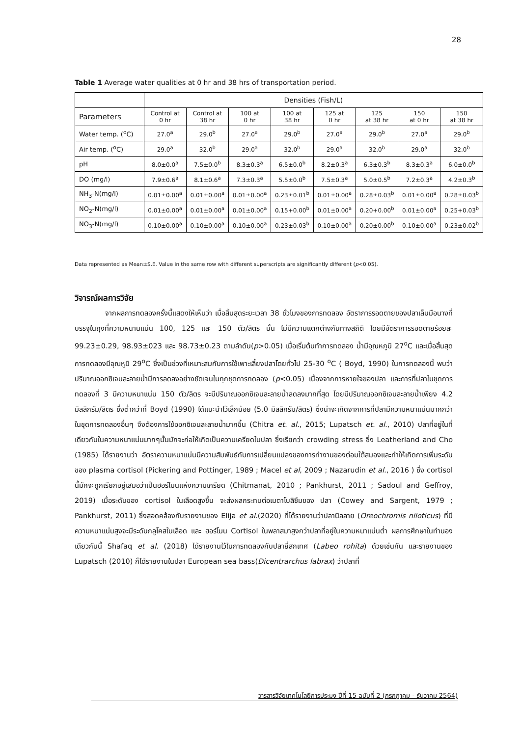28
Table 1 Average water qualities at 0 hr and 38 hrs of transportation period.
| | Densities (Fish/L) | | | | | | | |
| --- | --- | --- | --- | --- | --- | --- | --- | --- |
| Parameters | Control at 0 hr | Control at 38 hr | 100 at 0 hr | 100 at 38 hr | 125 at 0 hr | 125 at 38 hr | 150 at 0 hr | 150 at 38 hr |
| Water temp. (<sup>o</sup>C) | 27.0<sup>a</sup> | 29.0<sup>b</sup> | 27.0<sup>a</sup> | 29.0<sup>b</sup> | 27.0<sup>a</sup> | 29.0<sup>b</sup> | 27.0<sup>a</sup> | 29.0<sup>b</sup> |
| Air temp. (<sup>o</sup>C) | 29.0<sup>a</sup> | 32.0<sup>b</sup> | 29.0<sup>a</sup> | 32.0<sup>b</sup> | 29.0<sup>a</sup> | 32.0<sup>b</sup> | 29.0<sup>a</sup> | 32.0<sup>b</sup> |
| pH | 8.0±0.0<sup>a</sup> | 7.5±0.0<sup>b</sup> | 8.3±0.3<sup>a</sup> | 6.5±0.0<sup>b</sup> | 8.2±0.3<sup>a</sup> | 6.3±0.3<sup>b</sup> | 8.3±0.3<sup>a</sup> | 6.0±0.0<sup>b</sup> |
| DO (mg/l) | 7.9±0.6<sup>a</sup> | 8.1±0.6<sup>a</sup> | 7.3±0.3<sup>a</sup> | 5.5±0.0<sup>b</sup> | 7.5±0.3<sup>a</sup> | 5.0±0.5<sup>b</sup> | 7.2±0.3<sup>a</sup> | 4.2±0.3<sup>b</sup> |
| NH<sub>3</sub>-N(mg/l) | 0.01±0.00<sup>a</sup> | 0.01±0.00<sup>a</sup> | 0.01±0.00<sup>a</sup> | 0.23±0.01<sup>b</sup> | 0.01±0.00<sup>a</sup> | 0.28±0.03<sup>b</sup> | 0.01±0.00<sup>a</sup> | 0.28±0.03<sup>b</sup> |
| NO<sub>2</sub>-N(mg/l) | 0.01±0.00<sup>a</sup> | 0.01±0.00<sup>a</sup> | 0.01±0.00<sup>a</sup> | 0.15+0.00<sup>b</sup> | 0.01±0.00<sup>a</sup> | 0.20+0.00<sup>b</sup> | 0.01±0.00<sup>a</sup> | 0.25+0.03<sup>b</sup> |
| NO<sub>3</sub>-N(mg/l) | 0.10±0.00<sup>a</sup> | 0.10±0.00<sup>a</sup> | 0.10±0.00<sup>a</sup> | 0.23±0.03<sup>b</sup> | 0.10±0.00<sup>a</sup> | 0.20±0.00<sup>b</sup> | 0.10±0.00<sup>a</sup> | 0.23±0.02<sup>b</sup> |
Data represented as Mean±S.E. Value in the same row with different superscripts are significantly different (p<0.05).
วิจารณ์ผลการวิจัย
จากผลการทดลองครั้งนี้แสดงให้เห็นว่า เมื่อสิ้นสุดระยะเวลา 38 ชั่วโมงของการทดลอง อัตราการรอดตายของปลาเล็บมือนางที่บรรจุในถุงที่ความหนานแน่น 100, 125 และ 150 ตัว/ลิตร นั้น ไม่มีความแตกต่างกันทางสถิติ โดยมีอัตราการรอดตายร้อยละ 99.23±0.29, 98.93±023 และ 98.73±0.23 ตามลำดับ(p>0.05) เมื่อเริ่มต้นทำการทดลอง น้ำมีอุณหภูมิ 27<sup>o</sup>C และเมื่อสิ้นสุดการทดลองมีอุณหูมิ 29<sup>o</sup>C ซึ่งเป็นช่วงที่เหมาะสมกับการใช้เพาะเลี้ยงปลาโดยทั่วไป 25-30 <sup>o</sup>C ( Boyd, 1990) ในการทดลองนี้ พบว่าปริมาณออกซิเจนละลายน้ำมีการลดลงอย่างชัดเจนในทุกชุดการทดลอง (p<0.05) เนื่องจากการหายใจของปลา และการที่ปลาในชุดการทดลองที่ 3 มีความหนาแน่น 150 ตัว/ลิตร จะมีปริมาณออกซิเจนละลายน้ำลดลงมากที่สุด โดยมีปริมาณออกซิเจนละลายน้ำเพียง 4.2 มิลลิกรัม/ลิตร ซึ่งต่ำกว่าที่ Boyd (1990) ได้แนะนำไว้เล็กน้อย (5.0 มิลลิกรัม/ลิตร) ซึ่งน่าจะเกิดจากการที่ปลามีความหนาแน่นมากกว่าในชุดการทดลองอื่นๆ จึงต้องการใช้ออกซิเจนละลายน้ำมากขึ้น (Chitra et. al., 2015; Lupatsch et. al., 2010) ปลาที่อยู่ในที่เดียวกันในความหนาแน่นมากๆนั้นมักจะก่อให้เกิดเป็นความเครียดในปลา ซึ่งเรียกว่า crowding stress ซึ่ง Leatherland and Cho (1985) ได้รายงานว่า อัตราความหนาแน่นมีความสัมพันธ์กับการเปลี่ยนแปลงของการทำงานของต่อมใต้สมองและทำให้เกิดการเพิ่มระดับของ plasma cortisol (Pickering and Pottinger, 1989 ; Macel et al, 2009 ; Nazarudin et al., 2016 ) ซึ่ง cortisol นี้มักจะถูกเรียกอยู่เสมอว่าเป็นฮอร์โมนแห่งความเครียด (Chitmanat, 2010 ; Pankhurst, 2011 ; Sadoul and Geffroy, 2019) เมื่อระดับของ cortisol ในเลือดสูงขึ้น จะส่งผลกระทบต่อเมตาโบลิซึมของ ปลา (Cowey and Sargent, 1979 ; Pankhurst, 2011) ซึ่งสอดคล้องกับรายงานของ Elija et al.(2020) ที่ได้รายงานว่าปลานิลลาย (Oreochromis niloticus) ที่มีความหนาแน่นสูงจะมีระดับกลูโคสในเลือด และ ฮอร์โมน Cortisol ในพลาสมาสูงกว่าปลาที่อยู่ในความหนาแน่นต่ำ ผลการศึกษาในทำนองเดียวกันนี้ Shafaq et al. (2018) ได้รายงานไว้ในการทดลองกับปลายี่สกเทศ (Labeo rohita) ด้วยเช่นกัน และรายงานของ Lupatsch (2010) ก็ได้รายงานในปลา European sea bass(Dicentrarchus labrax) ว่าปลาที่
วารสารวิจัยเทคโนโลยีการประมง ปีที่ 15 ฉบับที่ 2 (กรกฎาคม - ธันวาคม 2564)